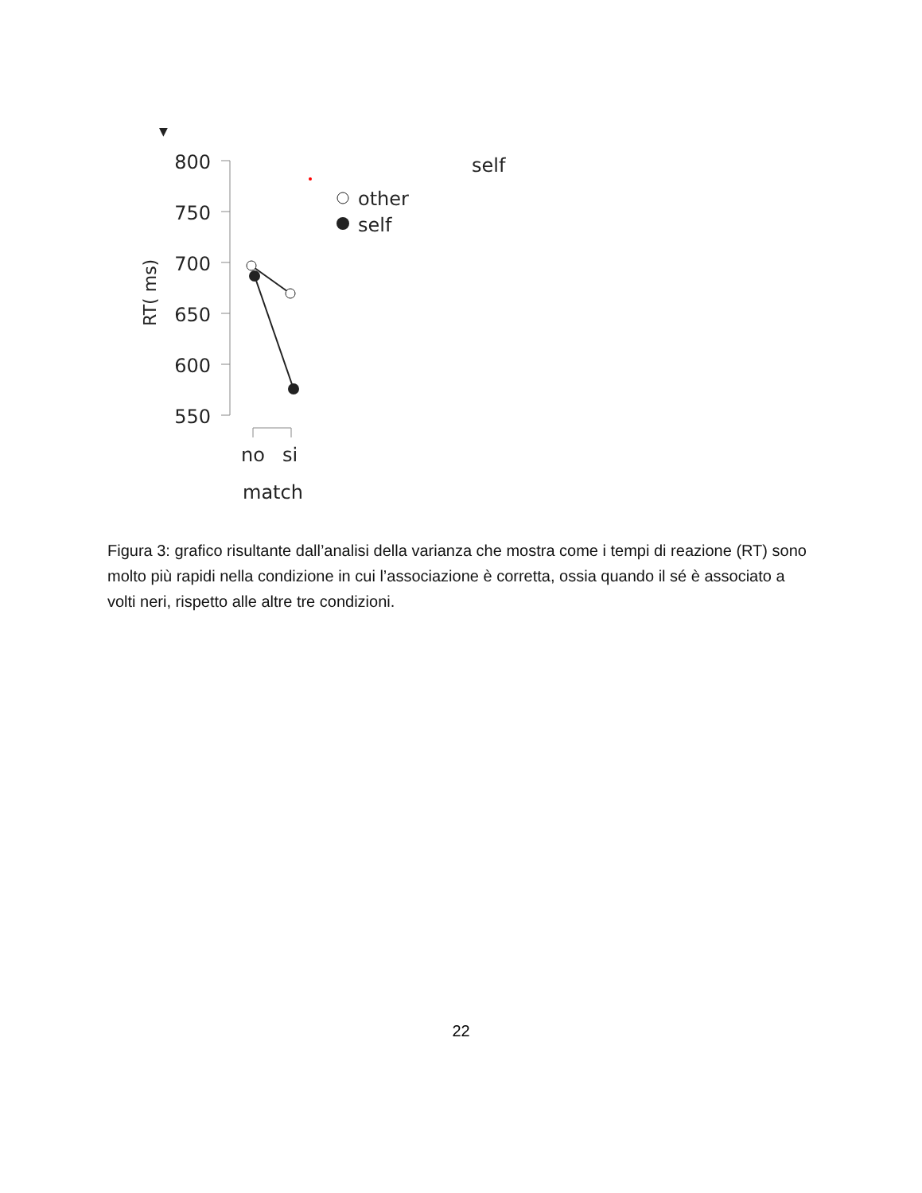▼
800
750
700
650
600
550
RT( ms)
no
si
match
other
self
self
Figura 3: grafico risultante dall’analisi della varianza che mostra come i tempi di reazione (RT) sono molto più rapidi nella condizione in cui l’associazione è corretta, ossia quando il sé è associato a volti neri, rispetto alle altre tre condizioni.
22